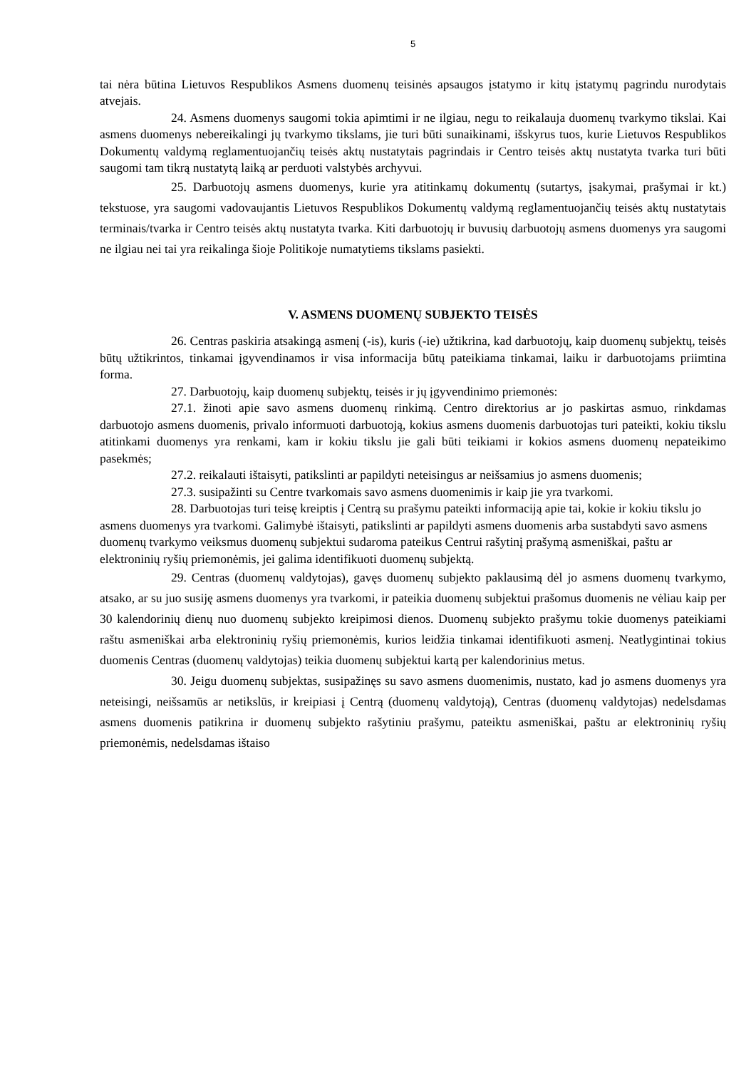5
tai nėra būtina Lietuvos Respublikos Asmens duomenų teisinės apsaugos įstatymo ir kitų įstatymų pagrindu nurodytais atvejais.
24. Asmens duomenys saugomi tokia apimtimi ir ne ilgiau, negu to reikalauja duomenų tvarkymo tikslai. Kai asmens duomenys nebereikalingi jų tvarkymo tikslams, jie turi būti sunaikinami, išskyrus tuos, kurie Lietuvos Respublikos Dokumentų valdymą reglamentuojančių teisės aktų nustatytais pagrindais ir Centro teisės aktų nustatyta tvarka turi būti saugomi tam tikrą nustatytą laiką ar perduoti valstybės archyvui.
25. Darbuotojų asmens duomenys, kurie yra atitinkamų dokumentų (sutartys, įsakymai, prašymai ir kt.) tekstuose, yra saugomi vadovaujantis Lietuvos Respublikos Dokumentų valdymą reglamentuojančių teisės aktų nustatytais terminais/tvarka ir Centro teisės aktų nustatyta tvarka. Kiti darbuotojų ir buvusių darbuotojų asmens duomenys yra saugomi ne ilgiau nei tai yra reikalinga šioje Politikoje numatytiems tikslams pasiekti.
V. ASMENS DUOMENŲ SUBJEKTO TEISĖS
26. Centras paskiria atsakingą asmenį (-is), kuris (-ie) užtikrina, kad darbuotojų, kaip duomenų subjektų, teisės būtų užtikrintos, tinkamai įgyvendinamos ir visa informacija būtų pateikiama tinkamai, laiku ir darbuotojams priimtina forma.
27. Darbuotojų, kaip duomenų subjektų, teisės ir jų įgyvendinimo priemonės:
27.1. žinoti apie savo asmens duomenų rinkimą. Centro direktorius ar jo paskirtas asmuo, rinkdamas darbuotojo asmens duomenis, privalo informuoti darbuotoją, kokius asmens duomenis darbuotojas turi pateikti, kokiu tikslu atitinkami duomenys yra renkami, kam ir kokiu tikslu jie gali būti teikiami ir kokios asmens duomenų nepateikimo pasekmės;
27.2. reikalauti ištaisyti, patikslinti ar papildyti neteisingus ar neišsamius jo asmens duomenis;
27.3. susipažinti su Centre tvarkomais savo asmens duomenimis ir kaip jie yra tvarkomi.
28. Darbuotojas turi teisę kreiptis į Centrą su prašymu pateikti informaciją apie tai, kokie ir kokiu tikslu jo asmens duomenys yra tvarkomi. Galimybė ištaisyti, patikslinti ar papildyti asmens duomenis arba sustabdyti savo asmens duomenų tvarkymo veiksmus duomenų subjektui sudaroma pateikus Centrui rašytinį prašymą asmeniškai, paštu ar elektroninių ryšių priemonėmis, jei galima identifikuoti duomenų subjektą.
29. Centras (duomenų valdytojas), gavęs duomenų subjekto paklausimą dėl jo asmens duomenų tvarkymo, atsako, ar su juo susiję asmens duomenys yra tvarkomi, ir pateikia duomenų subjektui prašomus duomenis ne vėliau kaip per 30 kalendorinių dienų nuo duomenų subjekto kreipimosi dienos. Duomenų subjekto prašymu tokie duomenys pateikiami raštu asmeniškai arba elektroninių ryšių priemonėmis, kurios leidžia tinkamai identifikuoti asmenį. Neatlygintinai tokius duomenis Centras (duomenų valdytojas) teikia duomenų subjektui kartą per kalendorinius metus.
30. Jeigu duomenų subjektas, susipažinęs su savo asmens duomenimis, nustato, kad jo asmens duomenys yra neteisingi, neišsamūs ar netikslūs, ir kreipiasi į Centrą (duomenų valdytoją), Centras (duomenų valdytojas) nedelsdamas asmens duomenis patikrina ir duomenų subjekto rašytiniu prašymu, pateiktu asmeniškai, paštu ar elektroninių ryšių priemonėmis, nedelsdamas ištaiso